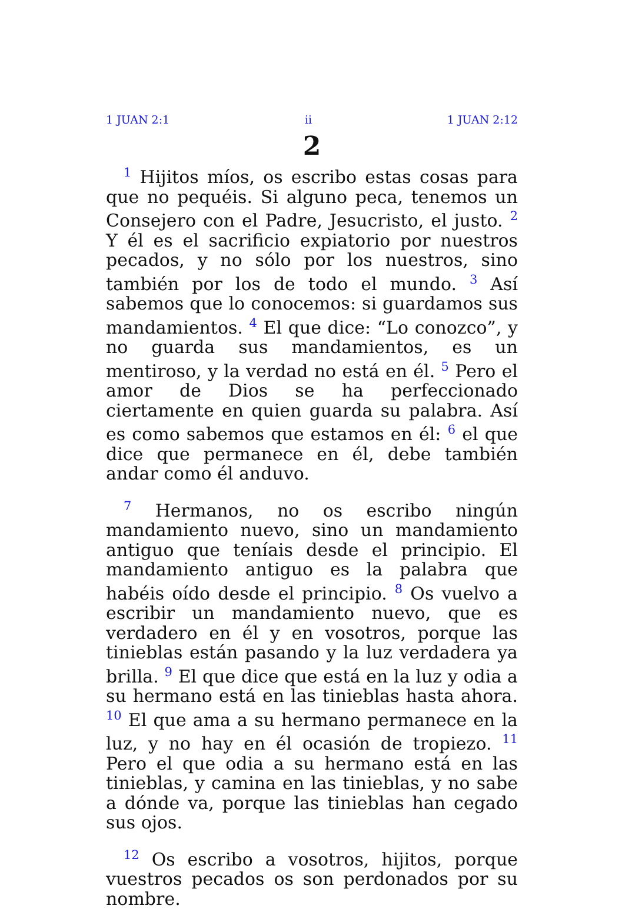1 JUAN 2:1 ii 1 JUAN 2:12
2
<sup>1</sup> Hijitos míos, os escribo estas cosas para que no pequéis. Si alguno peca, tenemos un Consejero con el Padre, Jesucristo, el justo. <sup>2</sup> Y él es el sacrificio expiatorio por nuestros pecados, y no sólo por los nuestros, sino también por los de todo el mundo. <sup>3</sup> Así sabemos que lo conocemos: si guardamos sus mandamientos. <sup>4</sup> El que dice: “Lo conozco”, y no guarda sus mandamientos, es un mentiroso, y la verdad no está en él. <sup>5</sup> Pero el amor de Dios se ha perfeccionado ciertamente en quien guarda su palabra. Así es como sabemos que estamos en él: <sup>6</sup> el que dice que permanece en él, debe también andar como él anduvo.
<sup>7</sup> Hermanos, no os escribo ningún mandamiento nuevo, sino un mandamiento antiguo que teníais desde el principio. El mandamiento antiguo es la palabra que habéis oído desde el principio. <sup>8</sup> Os vuelvo a escribir un mandamiento nuevo, que es verdadero en él y en vosotros, porque las tinieblas están pasando y la luz verdadera ya brilla. <sup>9</sup> El que dice que está en la luz y odia a su hermano está en las tinieblas hasta ahora. <sup>10</sup> El que ama a su hermano permanece en la luz, y no hay en él ocasión de tropiezo. <sup>11</sup> Pero el que odia a su hermano está en las tinieblas, y camina en las tinieblas, y no sabe a dónde va, porque las tinieblas han cegado sus ojos.
<sup>12</sup> Os escribo a vosotros, hijitos, porque vuestros pecados os son perdonados por su nombre.